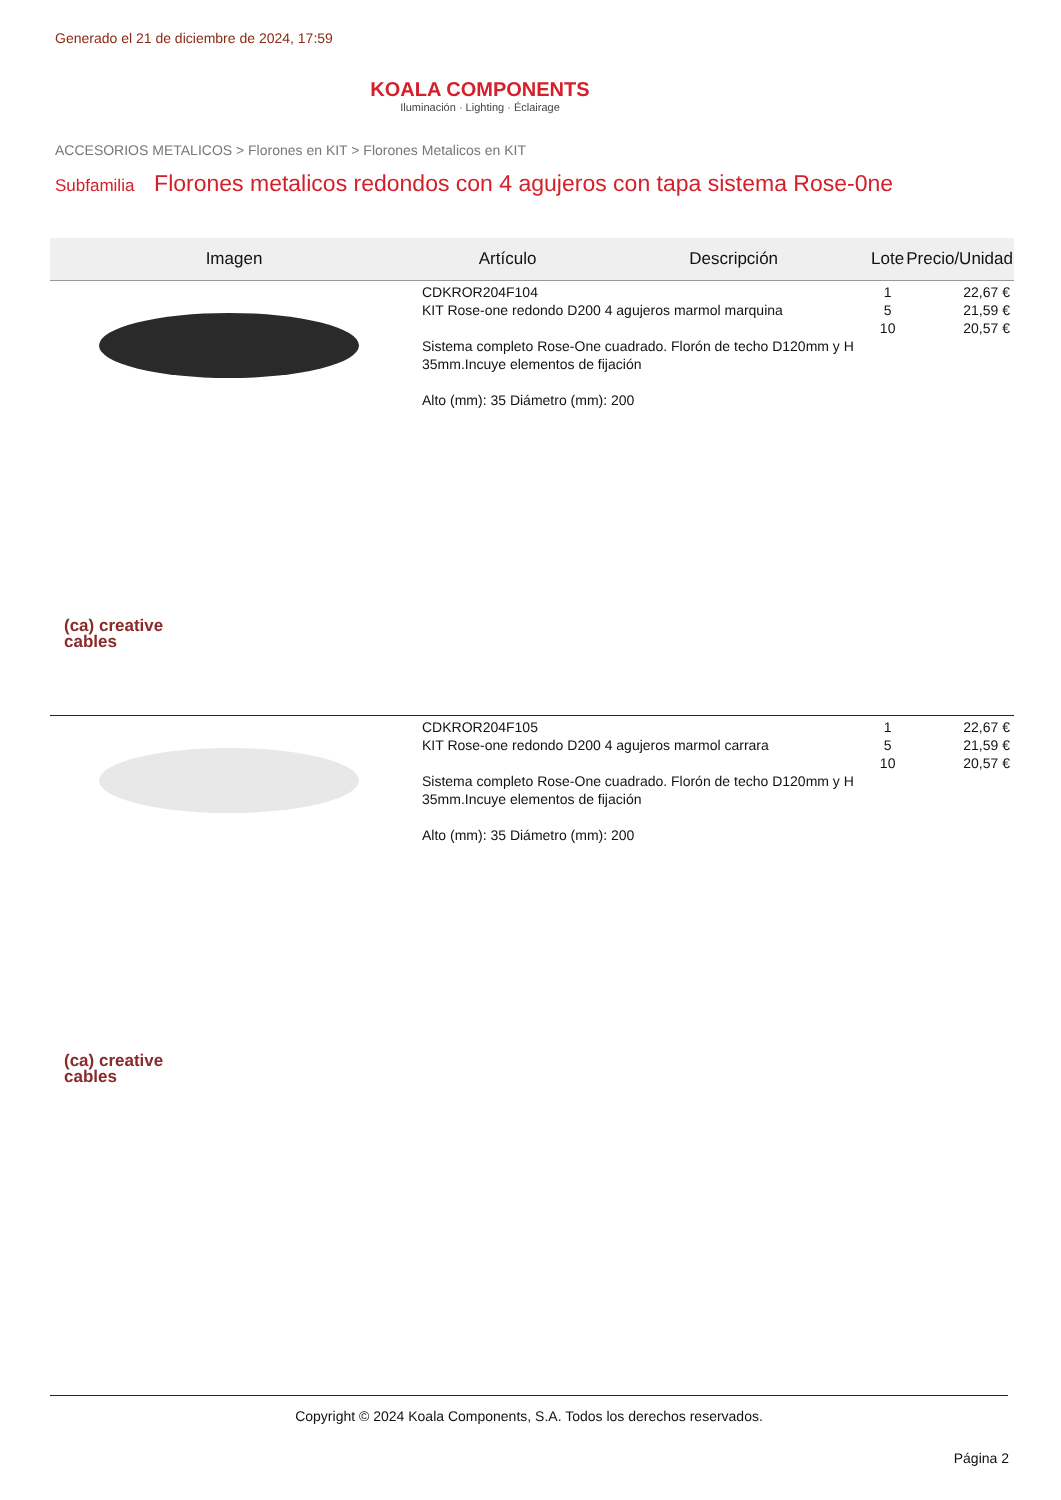Generado el 21 de diciembre de 2024, 17:59
KOALA COMPONENTS
Iluminación · Lighting · Éclairage
ACCESORIOS METALICOS > Florones en KIT > Florones Metalicos en KIT
Subfamilia Florones metalicos redondos con 4 agujeros con tapa sistema Rose-0ne
| Imagen | Artículo | Descripción | Lote | Precio/Unidad |
| --- | --- | --- | --- | --- |
| (ca) creative cables | CDKROR204F104 KIT Rose-one redondo D200 4 agujeros marmol marquina Sistema completo Rose-One cuadrado. Florón de techo D120mm y H 35mm.Incuye elementos de fijación Alto (mm): 35 Diámetro (mm): 200 | | 1 5 10 | 22,67 € 21,59 € 20,57 € |
| (ca) creative cables | CDKROR204F105 KIT Rose-one redondo D200 4 agujeros marmol carrara Sistema completo Rose-One cuadrado. Florón de techo D120mm y H 35mm.Incuye elementos de fijación Alto (mm): 35 Diámetro (mm): 200 | | 1 5 10 | 22,67 € 21,59 € 20,57 € |
Copyright © 2024 Koala Components, S.A. Todos los derechos reservados.
Página 2